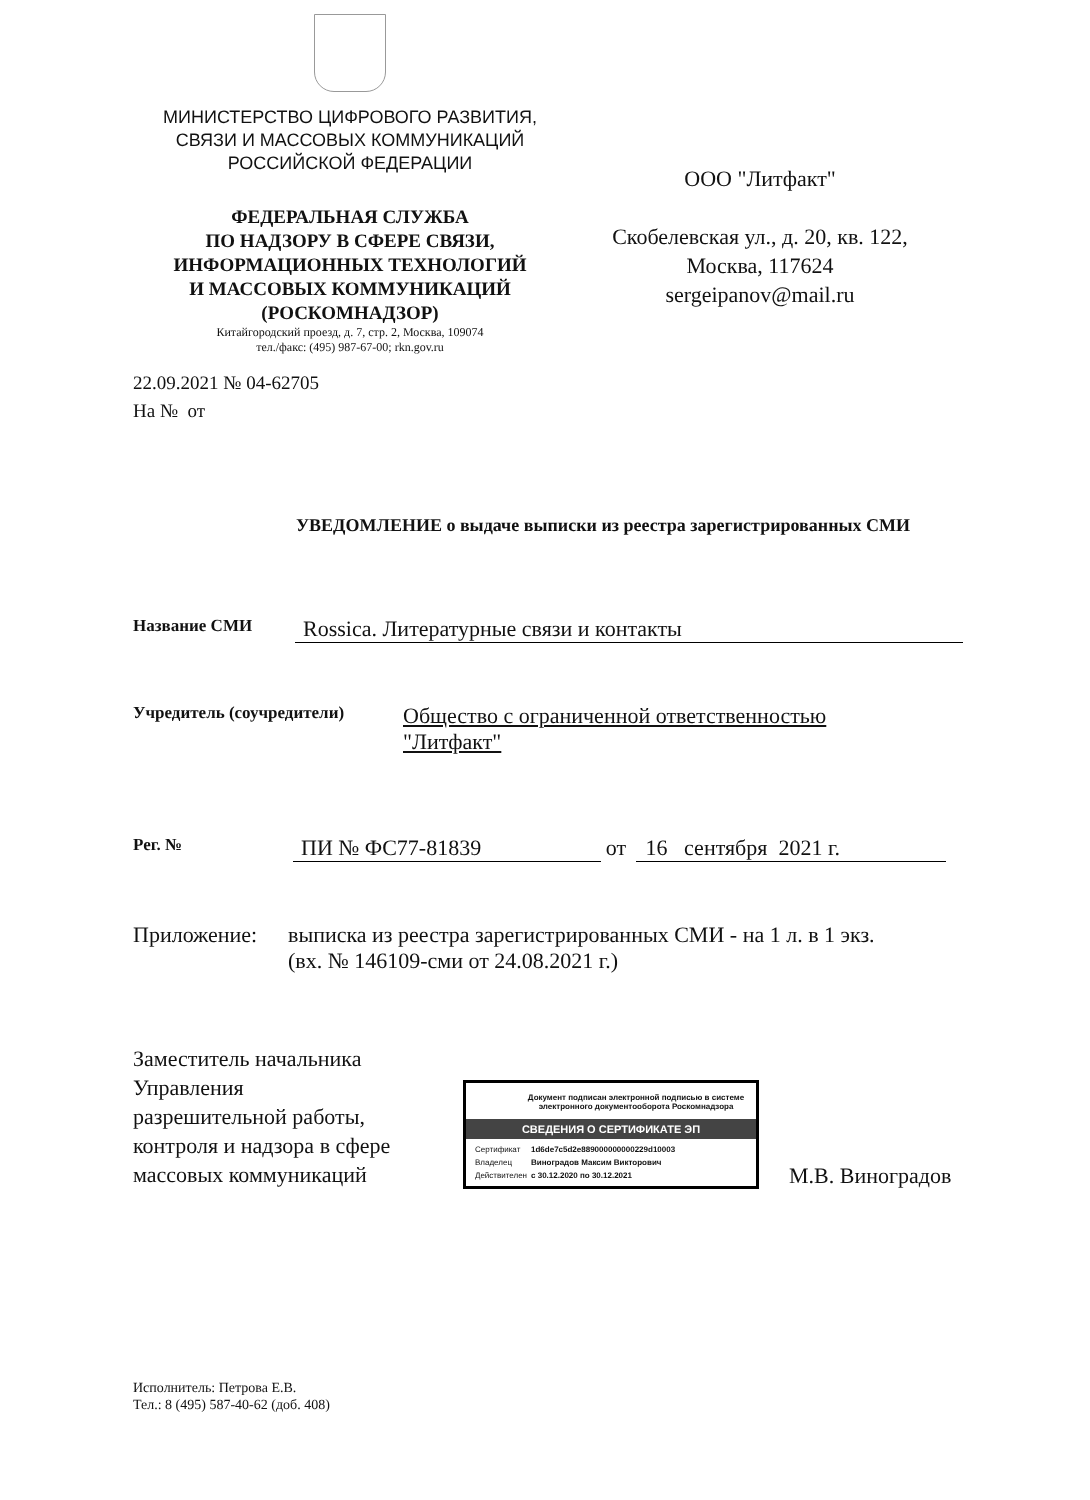МИНИСТЕРСТВО ЦИФРОВОГО РАЗВИТИЯ,
СВЯЗИ И МАССОВЫХ КОММУНИКАЦИЙ
РОССИЙСКОЙ ФЕДЕРАЦИИ
ФЕДЕРАЛЬНАЯ СЛУЖБА
ПО НАДЗОРУ В СФЕРЕ СВЯЗИ,
ИНФОРМАЦИОННЫХ ТЕХНОЛОГИЙ
И МАССОВЫХ КОММУНИКАЦИЙ
(РОСКОМНАДЗОР)
Китайгородский проезд, д. 7, стр. 2, Москва, 109074
тел./факс: (495) 987-67-00; rkn.gov.ru
ООО "Литфакт"
Скобелевская ул., д. 20, кв. 122,
Москва, 117624
sergeipanov@mail.ru
22.09.2021 № 04-62705
На № от
УВЕДОМЛЕНИЕ о выдаче выписки из реестра зарегистрированных СМИ
Название СМИ Rossica. Литературные связи и контакты
Учредитель (соучредители) Общество с ограниченной ответственностью
"Литфакт"
Рег. № ПИ № ФС77-81839 от 16 сентября 2021 г.
Приложение: выписка из реестра зарегистрированных СМИ - на 1 л. в 1 экз. (вх. № 146109-сми от 24.08.2021 г.)
Заместитель начальника Управления разрешительной работы, контроля и надзора в сфере массовых коммуникаций
Документ подписан электронной подписью в системе электронного документооборота Роскомнадзора
СВЕДЕНИЯ О СЕРТИФИКАТЕ ЭП
| Сертификат | 1d6de7c5d2e889000000000229d10003 |
| Владелец | Виноградов Максим Викторович |
| Действителен | с 30.12.2020 по 30.12.2021 |
М.В. Виноградов
Исполнитель: Петрова Е.В.
Тел.: 8 (495) 587-40-62 (доб. 408)